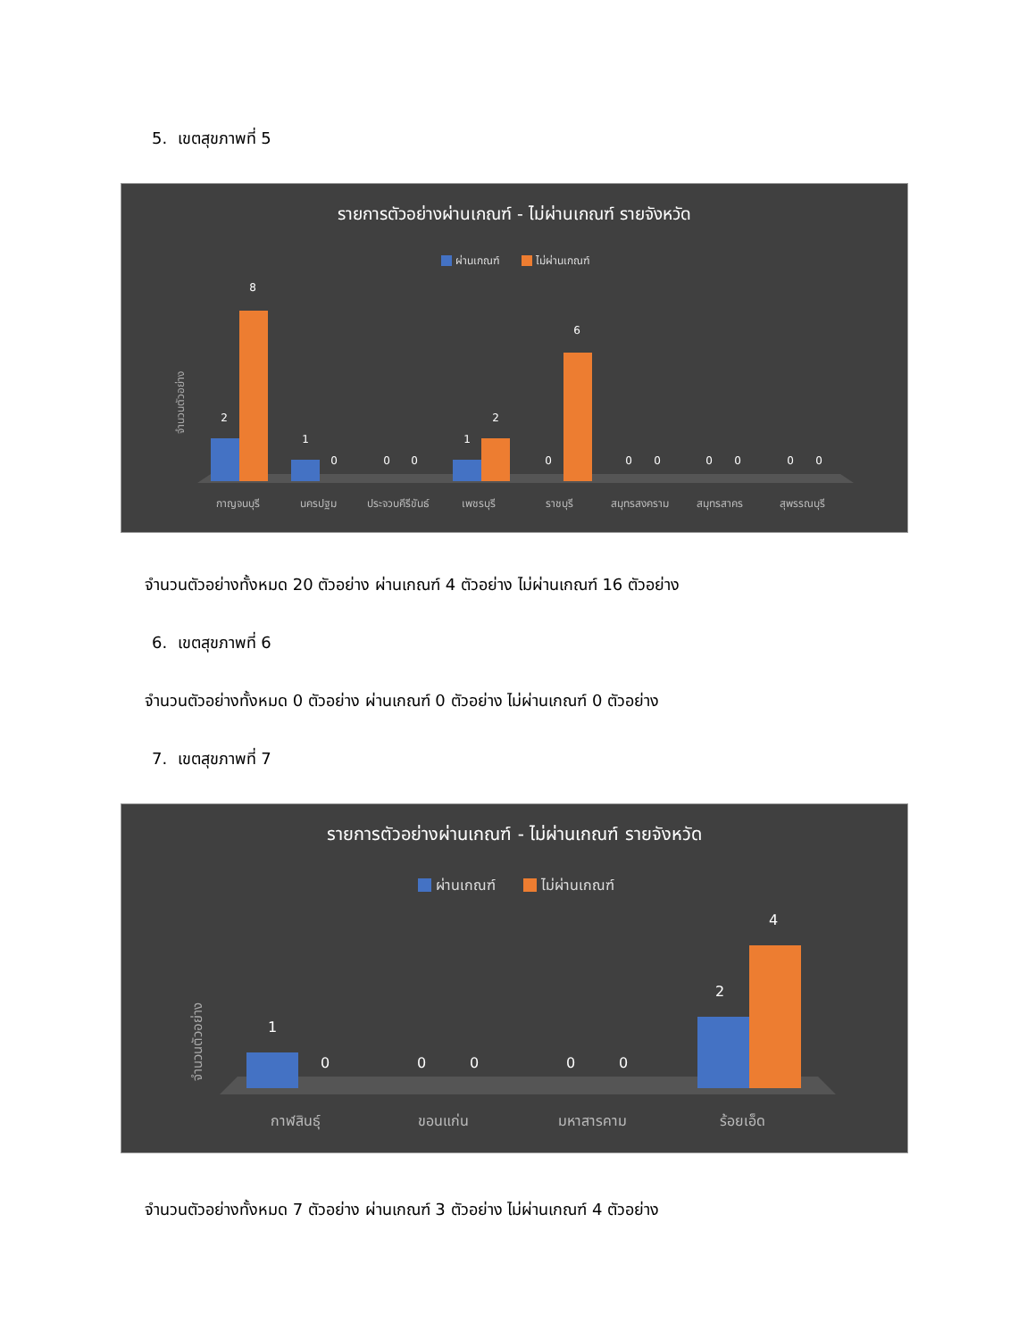5. เขตสุขภาพที่ 5
รายการตัวอย่างผ่านเกณฑ์ - ไม่ผ่านเกณฑ์ รายจังหวัด
ผ่านเกณฑ์
ไม่ผ่านเกณฑ์
จำนวนตัวอย่าง
2
8
1
0
0
0
1
2
0
6
0
0
0
0
0
0
กาญจนบุรี
นครปฐม
ประจวบคีรีขันธ์
เพชรบุรี
ราชบุรี
สมุทรสงคราม
สมุทรสาคร
สุพรรณบุรี
จำนวนตัวอย่างทั้งหมด 20 ตัวอย่าง ผ่านเกณฑ์ 4 ตัวอย่าง ไม่ผ่านเกณฑ์ 16 ตัวอย่าง
6. เขตสุขภาพที่ 6
จำนวนตัวอย่างทั้งหมด 0 ตัวอย่าง ผ่านเกณฑ์ 0 ตัวอย่าง ไม่ผ่านเกณฑ์ 0 ตัวอย่าง
7. เขตสุขภาพที่ 7
รายการตัวอย่างผ่านเกณฑ์ - ไม่ผ่านเกณฑ์ รายจังหวัด
ผ่านเกณฑ์
ไม่ผ่านเกณฑ์
จำนวนตัวอย่าง
1
0
0
0
0
0
2
4
กาฬสินธุ์
ขอนแก่น
มหาสารคาม
ร้อยเอ็ด
จำนวนตัวอย่างทั้งหมด 7 ตัวอย่าง ผ่านเกณฑ์ 3 ตัวอย่าง ไม่ผ่านเกณฑ์ 4 ตัวอย่าง